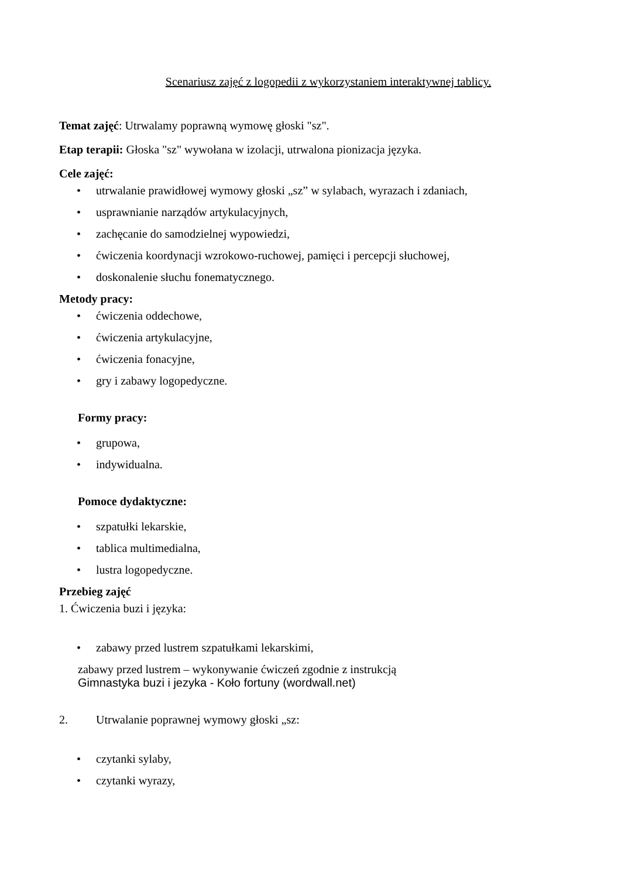Scenariusz zajęć z logopedii z wykorzystaniem interaktywnej tablicy.
Temat zajęć: Utrwalamy poprawną wymowę głoski "sz".
Etap terapii: Głoska "sz" wywołana w izolacji, utrwalona pionizacja języka.
Cele zajęć:
• utrwalanie prawidłowej wymowy głoski „sz” w sylabach, wyrazach i zdaniach,
• usprawnianie narządów artykulacyjnych,
• zachęcanie do samodzielnej wypowiedzi,
• ćwiczenia koordynacji wzrokowo-ruchowej, pamięci i percepcji słuchowej,
• doskonalenie słuchu fonematycznego.
Metody pracy:
• ćwiczenia oddechowe,
• ćwiczenia artykulacyjne,
• ćwiczenia fonacyjne,
• gry i zabawy logopedyczne.
Formy pracy:
• grupowa,
• indywidualna.
Pomoce dydaktyczne:
• szpatułki lekarskie,
• tablica multimedialna,
• lustra logopedyczne.
Przebieg zajęć
1. Ćwiczenia buzi i języka:
• zabawy przed lustrem szpatułkami lekarskimi,
zabawy przed lustrem – wykonywanie ćwiczeń zgodnie z instrukcją
Gimnastyka buzi i jezyka - Koło fortuny (wordwall.net)
2. Utrwalanie poprawnej wymowy głoski „sz:
• czytanki sylaby,
• czytanki wyrazy,